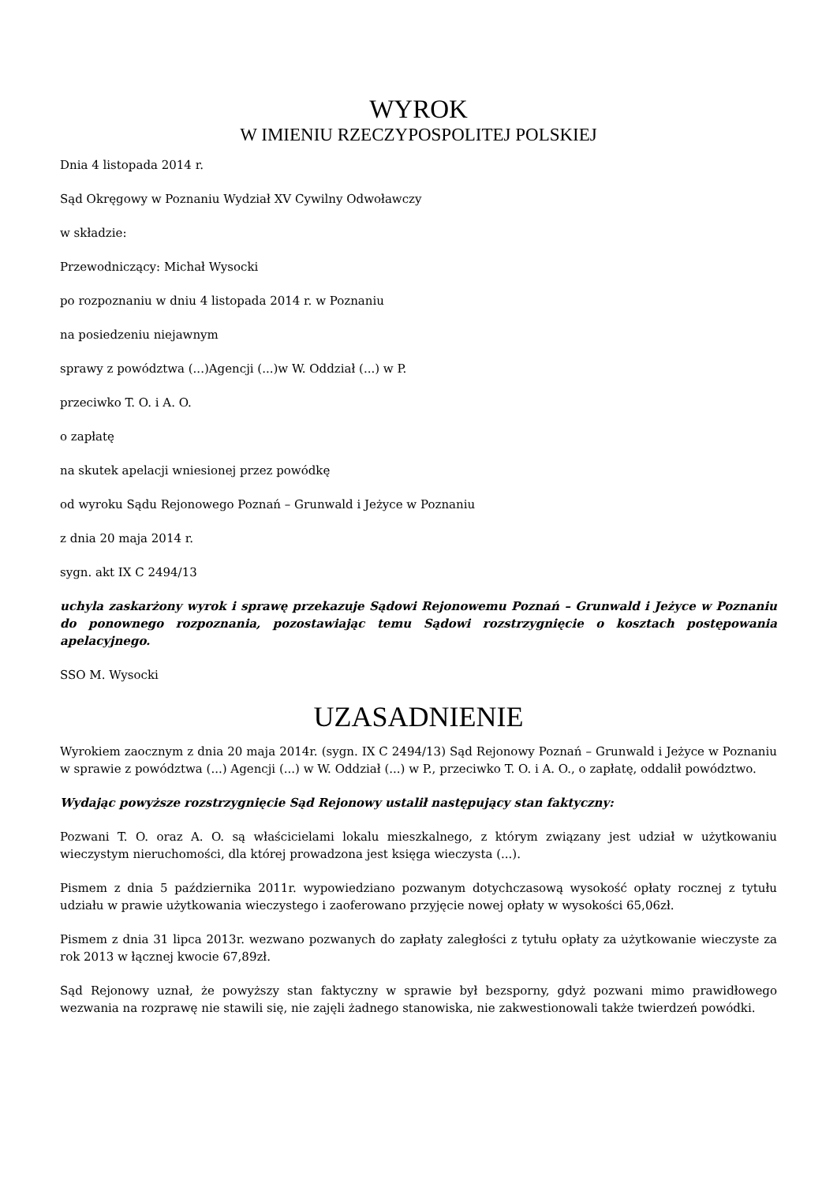WYROK
W IMIENIU RZECZYPOSPOLITEJ POLSKIEJ
Dnia 4 listopada 2014 r.
Sąd Okręgowy w Poznaniu Wydział XV Cywilny Odwoławczy
w składzie:
Przewodniczący: Michał Wysocki
po rozpoznaniu w dniu 4 listopada 2014 r. w Poznaniu
na posiedzeniu niejawnym
sprawy z powództwa (...)Agencji (...)w W. Oddział (...) w P.
przeciwko T. O. i A. O.
o zapłatę
na skutek apelacji wniesionej przez powódkę
od wyroku Sądu Rejonowego Poznań – Grunwald i Jeżyce w Poznaniu
z dnia 20 maja 2014 r.
sygn. akt IX C 2494/13
uchyla zaskarżony wyrok i sprawę przekazuje Sądowi Rejonowemu Poznań – Grunwald i Jeżyce w Poznaniu do ponownego rozpoznania, pozostawiając temu Sądowi rozstrzygnięcie o kosztach postępowania apelacyjnego.
SSO M. Wysocki
UZASADNIENIE
Wyrokiem zaocznym z dnia 20 maja 2014r. (sygn. IX C 2494/13) Sąd Rejonowy Poznań – Grunwald i Jeżyce w Poznaniu w sprawie z powództwa (...) Agencji (...) w W. Oddział (...) w P., przeciwko T. O. i A. O., o zapłatę, oddalił powództwo.
Wydając powyższe rozstrzygnięcie Sąd Rejonowy ustalił następujący stan faktyczny:
Pozwani T. O. oraz A. O. są właścicielami lokalu mieszkalnego, z którym związany jest udział w użytkowaniu wieczystym nieruchomości, dla której prowadzona jest księga wieczysta (...).
Pismem z dnia 5 października 2011r. wypowiedziano pozwanym dotychczasową wysokość opłaty rocznej z tytułu udziału w prawie użytkowania wieczystego i zaoferowano przyjęcie nowej opłaty w wysokości 65,06zł.
Pismem z dnia 31 lipca 2013r. wezwano pozwanych do zapłaty zaległości z tytułu opłaty za użytkowanie wieczyste za rok 2013 w łącznej kwocie 67,89zł.
Sąd Rejonowy uznał, że powyższy stan faktyczny w sprawie był bezsporny, gdyż pozwani mimo prawidłowego wezwania na rozprawę nie stawili się, nie zajęli żadnego stanowiska, nie zakwestionowali także twierdzeń powódki.